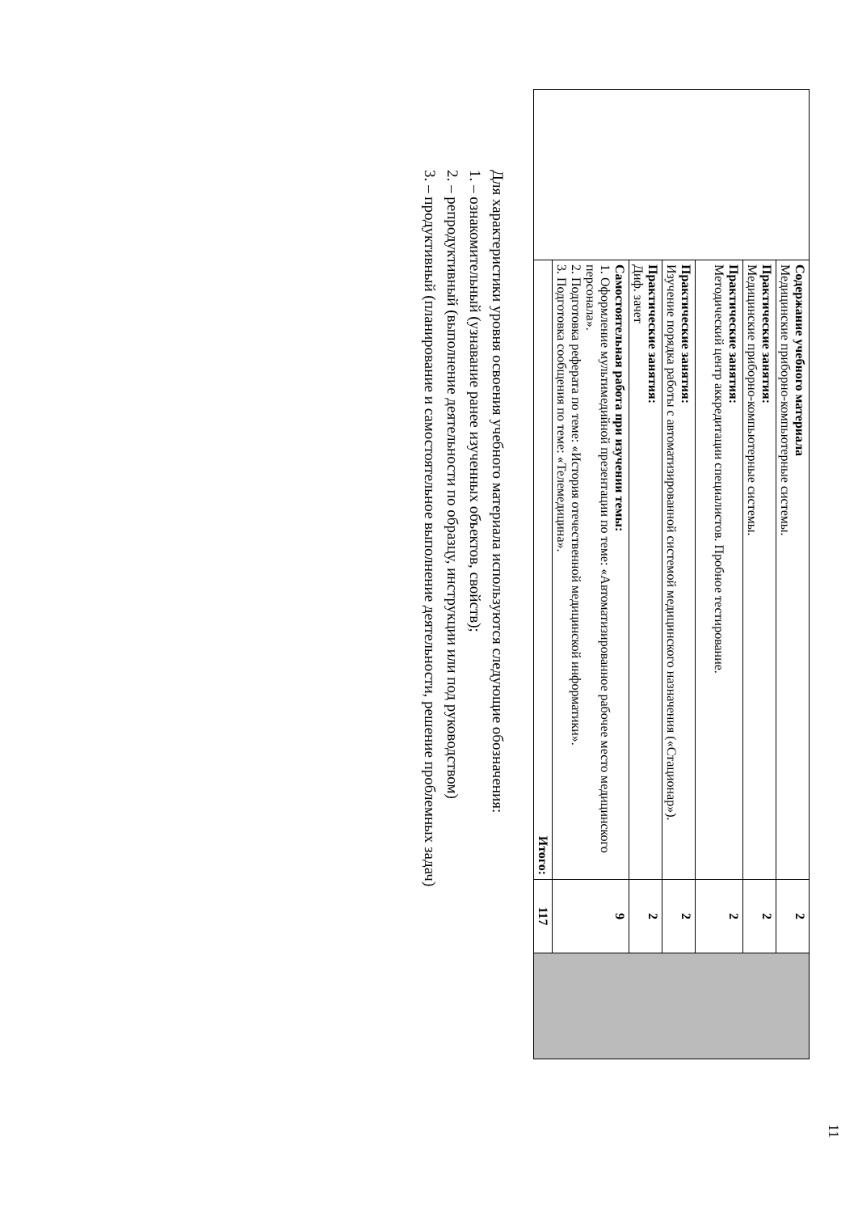11
| | Содержание учебного материала Медицинские приборно-компьютерные системы. | 2 | |
| | Практические занятия: Медицинские приборно-компьютерные системы. | 2 | |
| | Практические занятия: Методический центр аккредитации специалистов. Пробное тестирование. | 2 | |
| | Практические занятия: Изучение порядка работы с автоматизированной системой медицинского назначения («Стационар»). | 2 | |
| | Практические занятия: Диф. зачет | 2 | |
| | Самостоятельная работа при изучении темы: 1. Оформление мультимедийной презентации по теме: «Автоматизированное рабочее место медицинского персонала». 2. Подготовка реферата по теме: «История отечественной медицинской информатики». 3. Подготовка сообщения по теме: «Телемедицина». | 9 | |
| | Итого: | 117 | |
Для характеристики уровня освоения учебного материала используются следующие обозначения:
1. – ознакомительный (узнавание ранее изученных объектов, свойств);
2. – репродуктивный (выполнение деятельности по образцу, инструкции или под руководством)
3. – продуктивный (планирование и самостоятельное выполнение деятельности, решение проблемных задач)